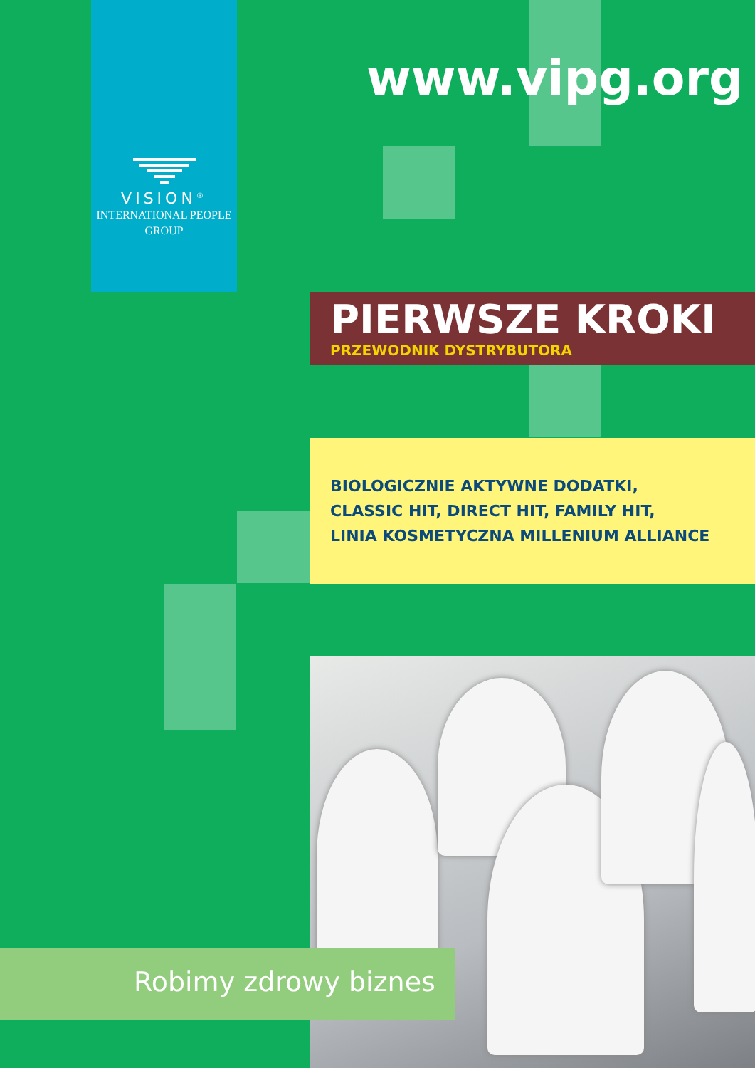VISION<sup>®</sup>
INTERNATIONAL PEOPLE
GROUP
www.vipg.org
PIERWSZE KROKI
PRZEWODNIK DYSTRYBUTORA
BIOLOGICZNIE AKTYWNE DODATKI,
CLASSIC HIT, DIRECT HIT, FAMILY HIT,
LINIA KOSMETYCZNA MILLENIUM ALLIANCE
Robimy zdrowy biznes